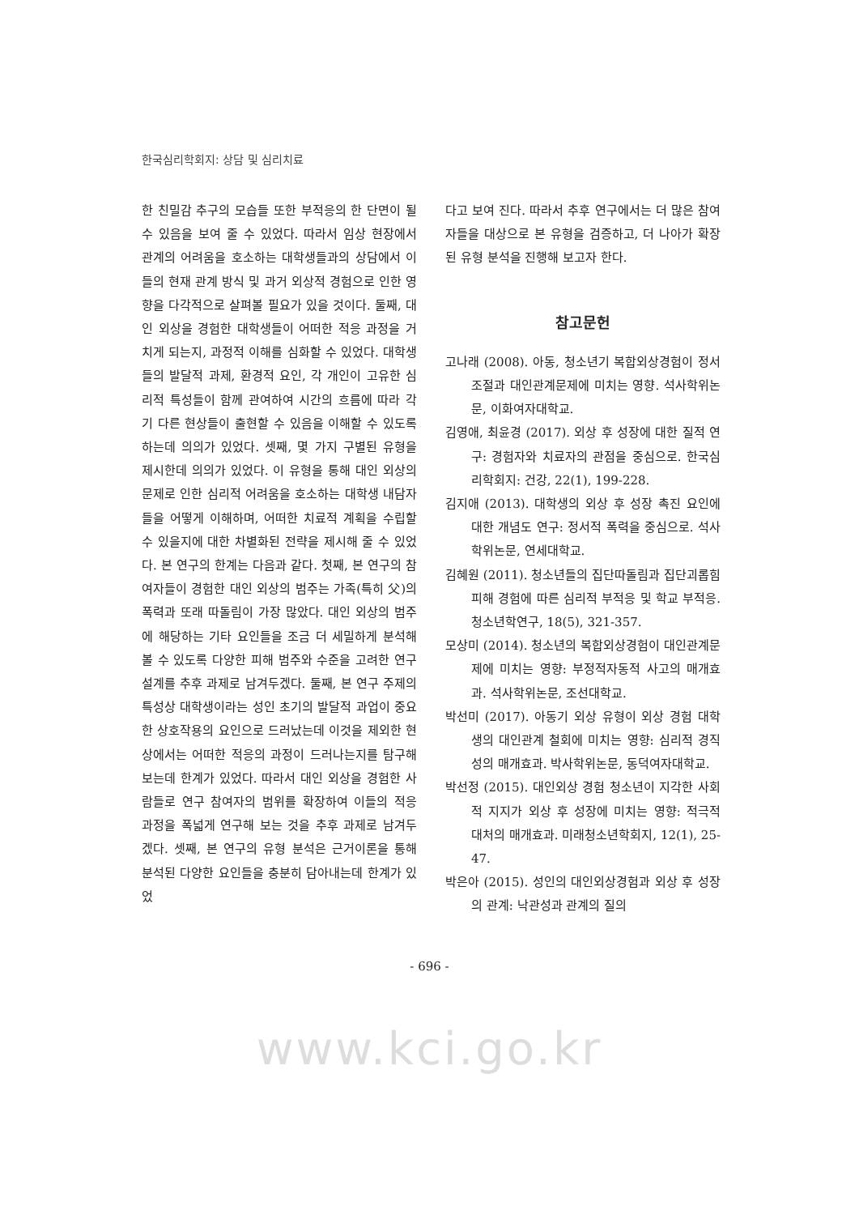한국심리학회지: 상담 및 심리치료
한 친밀감 추구의 모습들 또한 부적응의 한 단면이 될 수 있음을 보여 줄 수 있었다. 따라서 임상 현장에서 관계의 어려움을 호소하는 대학생들과의 상담에서 이들의 현재 관계 방식 및 과거 외상적 경험으로 인한 영향을 다각적으로 살펴볼 필요가 있을 것이다. 둘째, 대인 외상을 경험한 대학생들이 어떠한 적응 과정을 거치게 되는지, 과정적 이해를 심화할 수 있었다. 대학생들의 발달적 과제, 환경적 요인, 각 개인이 고유한 심리적 특성들이 함께 관여하여 시간의 흐름에 따라 각기 다른 현상들이 출현할 수 있음을 이해할 수 있도록 하는데 의의가 있었다. 셋째, 몇 가지 구별된 유형을 제시한데 의의가 있었다. 이 유형을 통해 대인 외상의 문제로 인한 심리적 어려움을 호소하는 대학생 내담자들을 어떻게 이해하며, 어떠한 치료적 계획을 수립할 수 있을지에 대한 차별화된 전략을 제시해 줄 수 있었다. 본 연구의 한계는 다음과 같다. 첫째, 본 연구의 참여자들이 경험한 대인 외상의 범주는 가족(특히 父)의 폭력과 또래 따돌림이 가장 많았다. 대인 외상의 범주에 해당하는 기타 요인들을 조금 더 세밀하게 분석해 볼 수 있도록 다양한 피해 범주와 수준을 고려한 연구 설계를 추후 과제로 남겨두겠다. 둘째, 본 연구 주제의 특성상 대학생이라는 성인 초기의 발달적 과업이 중요한 상호작용의 요인으로 드러났는데 이것을 제외한 현상에서는 어떠한 적응의 과정이 드러나는지를 탐구해 보는데 한계가 있었다. 따라서 대인 외상을 경험한 사람들로 연구 참여자의 범위를 확장하여 이들의 적응 과정을 폭넓게 연구해 보는 것을 추후 과제로 남겨두겠다. 셋째, 본 연구의 유형 분석은 근거이론을 통해 분석된 다양한 요인들을 충분히 담아내는데 한계가 있었
다고 보여 진다. 따라서 추후 연구에서는 더 많은 참여자들을 대상으로 본 유형을 검증하고, 더 나아가 확장된 유형 분석을 진행해 보고자 한다.
참고문헌
고나래 (2008). 아동, 청소년기 복합외상경험이 정서조절과 대인관계문제에 미치는 영향. 석사학위논문, 이화여자대학교.
김영애, 최윤경 (2017). 외상 후 성장에 대한 질적 연구: 경험자와 치료자의 관점을 중심으로. 한국심리학회지: 건강, 22(1), 199-228.
김지애 (2013). 대학생의 외상 후 성장 촉진 요인에 대한 개념도 연구: 정서적 폭력을 중심으로. 석사학위논문, 연세대학교.
김혜원 (2011). 청소년들의 집단따돌림과 집단괴롭힘 피해 경험에 따른 심리적 부적응 및 학교 부적응. 청소년학연구, 18(5), 321-357.
모상미 (2014). 청소년의 복합외상경험이 대인관계문제에 미치는 영향: 부정적자동적 사고의 매개효과. 석사학위논문, 조선대학교.
박선미 (2017). 아동기 외상 유형이 외상 경험 대학생의 대인관계 철회에 미치는 영향: 심리적 경직성의 매개효과. 박사학위논문, 동덕여자대학교.
박선정 (2015). 대인외상 경험 청소년이 지각한 사회적 지지가 외상 후 성장에 미치는 영향: 적극적 대처의 매개효과. 미래청소년학회지, 12(1), 25-47.
박은아 (2015). 성인의 대인외상경험과 외상 후 성장의 관계: 낙관성과 관계의 질의
- 696 -
www.kci.go.kr